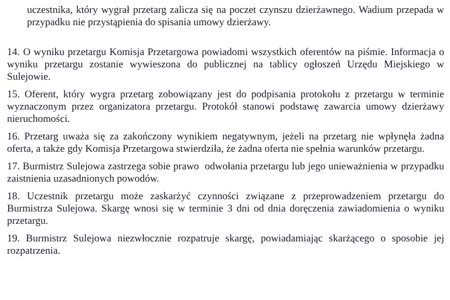uczestnika, który wygrał przetarg zalicza się na poczet czynszu dzierżawnego. Wadium przepada w przypadku nie przystąpienia do spisania umowy dzierżawy.
14. O wyniku przetargu Komisja Przetargowa powiadomi wszystkich oferentów na piśmie. Informacja o wyniku przetargu zostanie wywieszona do publicznej na tablicy ogłoszeń Urzędu Miejskiego w Sulejowie.
15. Oferent, który wygra przetarg zobowiązany jest do podpisania protokołu z przetargu w terminie wyznaczonym przez organizatora przetargu. Protokół stanowi podstawę zawarcia umowy dzierżawy nieruchomości.
16. Przetarg uważa się za zakończony wynikiem negatywnym, jeżeli na przetarg nie wpłynęła żadna oferta, a także gdy Komisja Przetargowa stwierdziła, że żadna oferta nie spełnia warunków przetargu.
17. Burmistrz Sulejowa zastrzega sobie prawo odwołania przetargu lub jego unieważnienia w przypadku zaistnienia uzasadnionych powodów.
18. Uczestnik przetargu może zaskarżyć czynności związane z przeprowadzeniem przetargu do Burmistrza Sulejowa. Skargę wnosi się w terminie 3 dni od dnia doręczenia zawiadomienia o wyniku przetargu.
19. Burmistrz Sulejowa niezwłocznie rozpatruje skargę, powiadamiając skarżącego o sposobie jej rozpatrzenia.